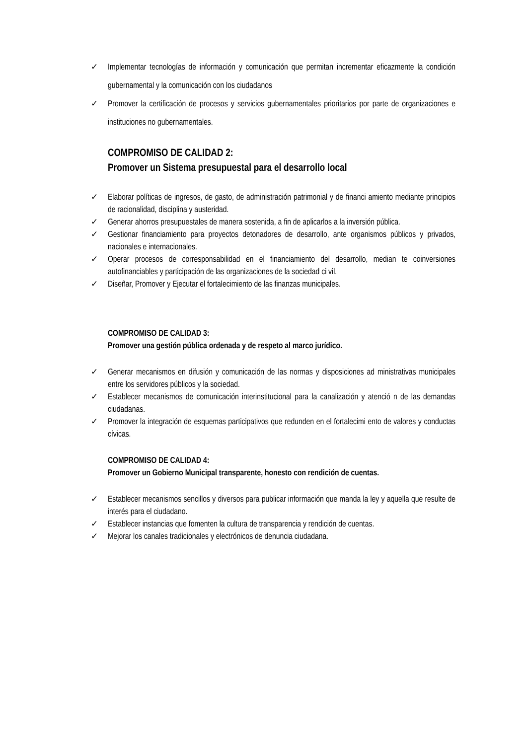✓ Implementar tecnologías de información y comunicación que permitan incrementar eficazmente la condición gubernamental y la comunicación con los ciudadanos
✓ Promover la certificación de procesos y servicios gubernamentales prioritarios por parte de organizaciones e instituciones no gubernamentales.
COMPROMISO DE CALIDAD 2:
Promover un Sistema presupuestal para el desarrollo local
✓ Elaborar políticas de ingresos, de gasto, de administración patrimonial y de financi amiento mediante principios de racionalidad, disciplina y austeridad.
✓ Generar ahorros presupuestales de manera sostenida, a fin de aplicarlos a la inversión pública.
✓ Gestionar financiamiento para proyectos detonadores de desarrollo, ante organismos públicos y privados, nacionales e internacionales.
✓ Operar procesos de corresponsabilidad en el financiamiento del desarrollo, median te coinversiones autofinanciables y participación de las organizaciones de la sociedad ci vil.
✓ Diseñar, Promover y Ejecutar el fortalecimiento de las finanzas municipales.
COMPROMISO DE CALIDAD 3:
Promover una gestión pública ordenada y de respeto al marco jurídico.
✓ Generar mecanismos en difusión y comunicación de las normas y disposiciones ad ministrativas municipales entre los servidores públicos y la sociedad.
✓ Establecer mecanismos de comunicación interinstitucional para la canalización y atenció n de las demandas ciudadanas.
✓ Promover la integración de esquemas participativos que redunden en el fortalecimi ento de valores y conductas cívicas.
COMPROMISO DE CALIDAD 4:
Promover un Gobierno Municipal transparente, honesto con rendición de cuentas.
✓ Establecer mecanismos sencillos y diversos para publicar información que manda la ley y aquella que resulte de interés para el ciudadano.
✓ Establecer instancias que fomenten la cultura de transparencia y rendición de cuentas.
✓ Mejorar los canales tradicionales y electrónicos de denuncia ciudadana.